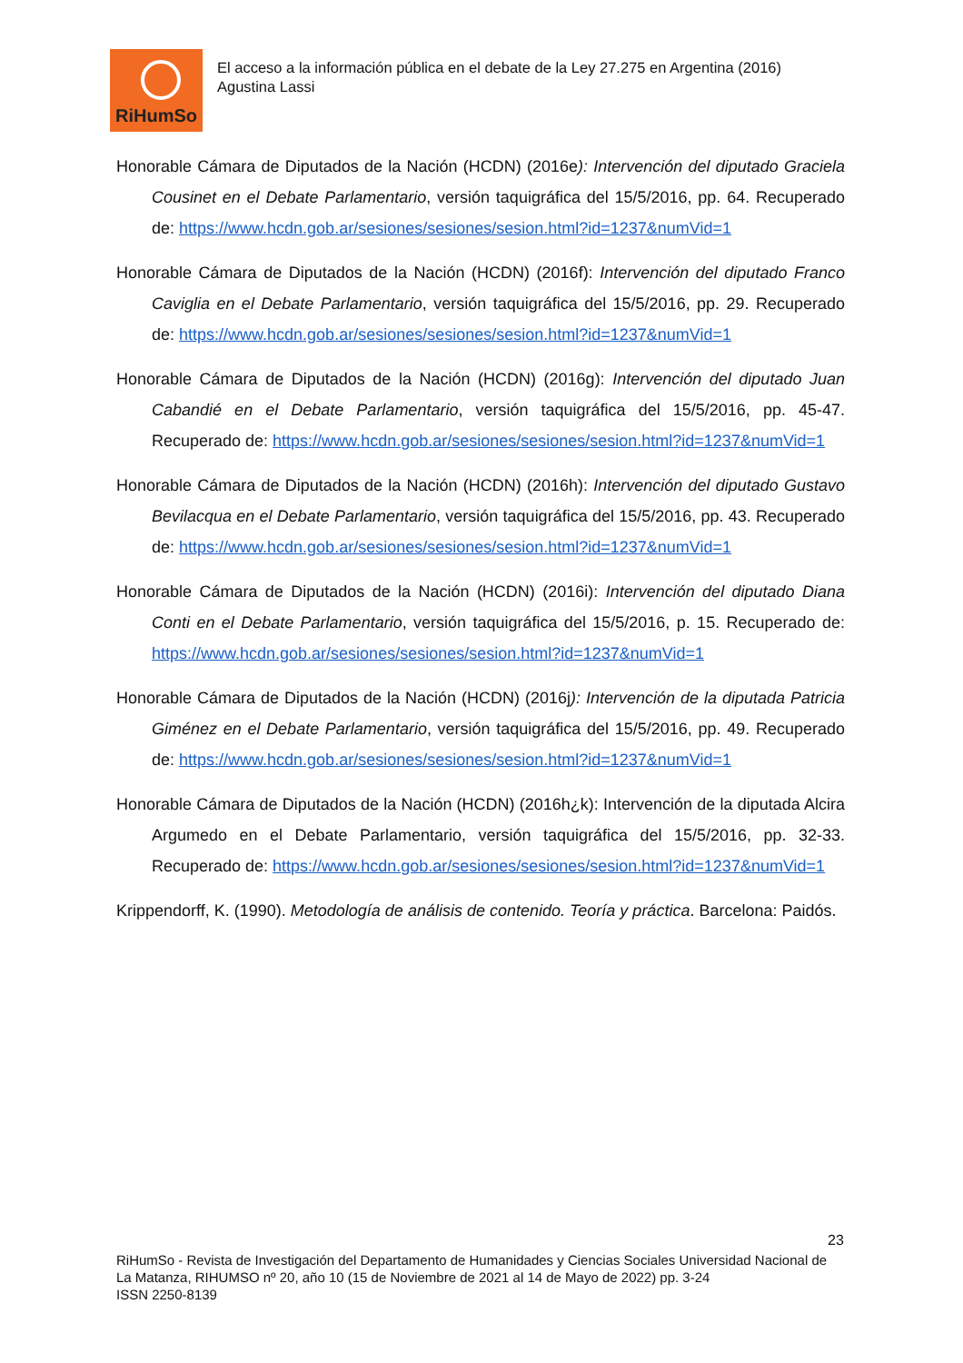RiHumSo
El acceso a la información pública en el debate de la Ley 27.275 en Argentina (2016)
Agustina Lassi
Honorable Cámara de Diputados de la Nación (HCDN) (2016e): Intervención del diputado Graciela Cousinet en el Debate Parlamentario, versión taquigráfica del 15/5/2016, pp. 64. Recuperado de: https://www.hcdn.gob.ar/sesiones/sesiones/sesion.html?id=1237&numVid=1
Honorable Cámara de Diputados de la Nación (HCDN) (2016f): Intervención del diputado Franco Caviglia en el Debate Parlamentario, versión taquigráfica del 15/5/2016, pp. 29. Recuperado de: https://www.hcdn.gob.ar/sesiones/sesiones/sesion.html?id=1237&numVid=1
Honorable Cámara de Diputados de la Nación (HCDN) (2016g): Intervención del diputado Juan Cabandié en el Debate Parlamentario, versión taquigráfica del 15/5/2016, pp. 45-47. Recuperado de: https://www.hcdn.gob.ar/sesiones/sesiones/sesion.html?id=1237&numVid=1
Honorable Cámara de Diputados de la Nación (HCDN) (2016h): Intervención del diputado Gustavo Bevilacqua en el Debate Parlamentario, versión taquigráfica del 15/5/2016, pp. 43. Recuperado de: https://www.hcdn.gob.ar/sesiones/sesiones/sesion.html?id=1237&numVid=1
Honorable Cámara de Diputados de la Nación (HCDN) (2016i): Intervención del diputado Diana Conti en el Debate Parlamentario, versión taquigráfica del 15/5/2016, p. 15. Recuperado de: https://www.hcdn.gob.ar/sesiones/sesiones/sesion.html?id=1237&numVid=1
Honorable Cámara de Diputados de la Nación (HCDN) (2016j): Intervención de la diputada Patricia Giménez en el Debate Parlamentario, versión taquigráfica del 15/5/2016, pp. 49. Recuperado de: https://www.hcdn.gob.ar/sesiones/sesiones/sesion.html?id=1237&numVid=1
Honorable Cámara de Diputados de la Nación (HCDN) (2016h¿k): Intervención de la diputada Alcira Argumedo en el Debate Parlamentario, versión taquigráfica del 15/5/2016, pp. 32-33. Recuperado de: https://www.hcdn.gob.ar/sesiones/sesiones/sesion.html?id=1237&numVid=1
Krippendorff, K. (1990). Metodología de análisis de contenido. Teoría y práctica. Barcelona: Paidós.
23
RiHumSo - Revista de Investigación del Departamento de Humanidades y Ciencias Sociales Universidad Nacional de La Matanza, RIHUMSO nº 20, año 10 (15 de Noviembre de 2021 al 14 de Mayo de 2022) pp. 3-24
ISSN 2250-8139